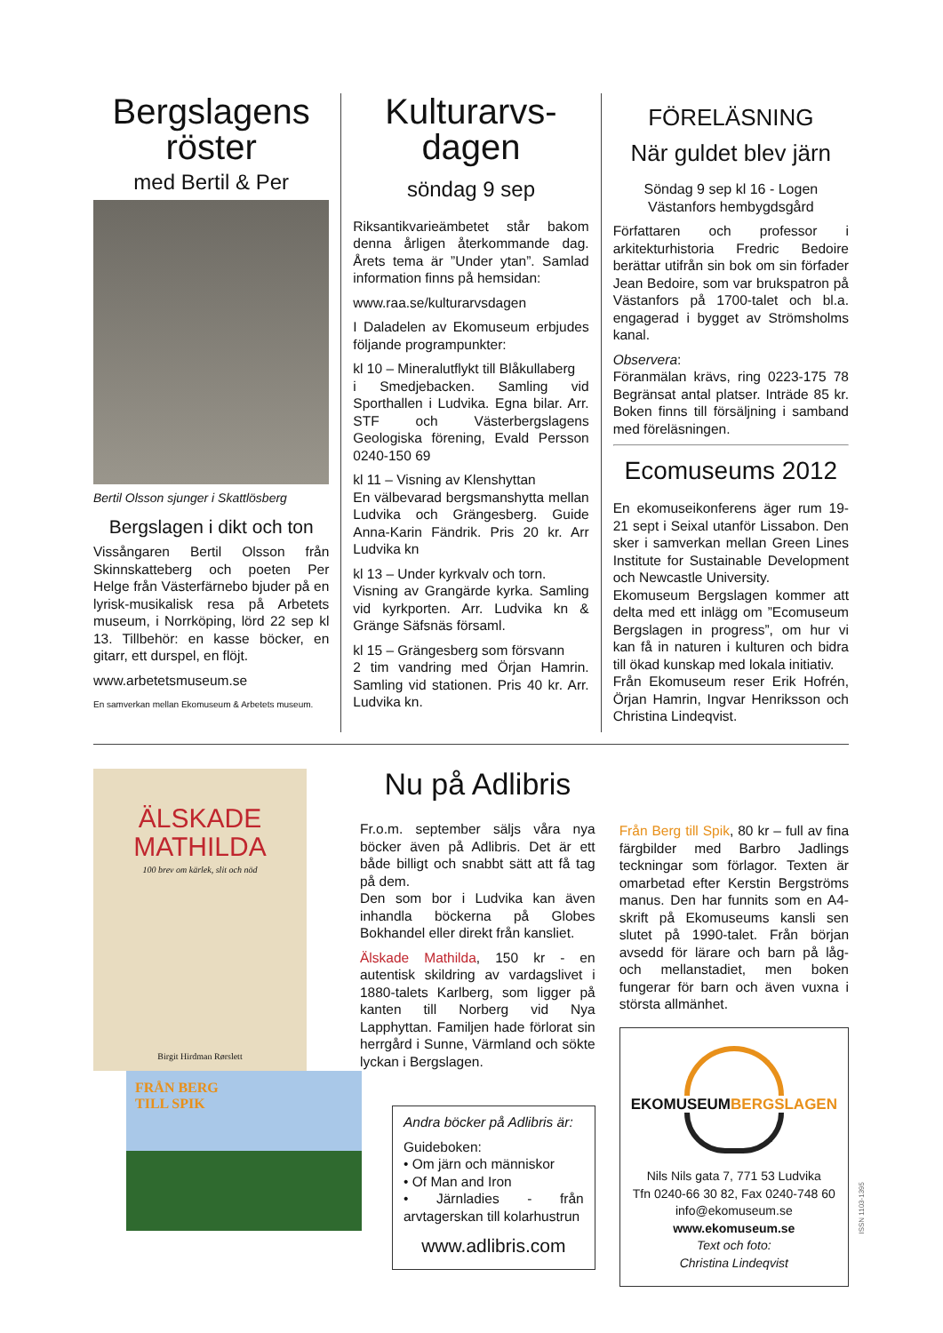Bergslagens röster
med Bertil & Per
Bertil Olsson sjunger i Skattlösberg
Bergslagen i dikt och ton
Vissångaren Bertil Olsson från Skinnskatteberg och poeten Per Helge från Västerfärnebo bjuder på en lyrisk-musikalisk resa på Arbetets museum, i Norrköping, lörd 22 sep kl 13. Tillbehör: en kasse böcker, en gitarr, ett durspel, en flöjt.
www.arbetetsmuseum.se
En samverkan mellan Ekomuseum & Arbetets museum.
Kulturarvs-dagen
söndag 9 sep
Riksantikvarieämbetet står bakom denna årligen återkommande dag. Årets tema är ”Under ytan”. Samlad information finns på hemsidan:
www.raa.se/kulturarvsdagen
I Daladelen av Ekomuseum erbjudes följande programpunkter:
kl 10 – Mineralutflykt till Blåkullaberg
i Smedjebacken. Samling vid Sporthallen i Ludvika. Egna bilar. Arr. STF och Västerbergslagens Geologiska förening, Evald Persson 0240-150 69
kl 11 – Visning av Klenshyttan
En välbevarad bergsmanshytta mellan Ludvika och Grängesberg. Guide Anna-Karin Fändrik. Pris 20 kr. Arr Ludvika kn
kl 13 – Under kyrkvalv och torn.
Visning av Grangärde kyrka. Samling vid kyrkporten. Arr. Ludvika kn & Gränge Säfsnäs församl.
kl 15 – Grängesberg som försvann
2 tim vandring med Örjan Hamrin. Samling vid stationen. Pris 40 kr. Arr. Ludvika kn.
FÖRELÄSNING
När guldet blev järn
Söndag 9 sep kl 16 - Logen
Västanfors hembygdsgård
Författaren och professor i arkitekturhistoria Fredric Bedoire berättar utifrån sin bok om sin förfader Jean Bedoire, som var brukspatron på Västanfors på 1700-talet och bl.a. engagerad i bygget av Strömsholms kanal.
Observera:
Föranmälan krävs, ring 0223-175 78 Begränsat antal platser. Inträde 85 kr. Boken finns till försäljning i samband med föreläsningen.
Ecomuseums 2012
En ekomuseikonferens äger rum 19-21 sept i Seixal utanför Lissabon. Den sker i samverkan mellan Green Lines Institute for Sustainable Development och Newcastle University.
Ekomuseum Bergslagen kommer att delta med ett inlägg om ”Ecomuseum Bergslagen in progress”, om hur vi kan få in naturen i kulturen och bidra till ökad kunskap med lokala initiativ.
Från Ekomuseum reser Erik Hofrén, Örjan Hamrin, Ingvar Henriksson och Christina Lindeqvist.
ÄLSKADE
MATHILDA
100 brev om kärlek, slit och nöd
Birgit Hirdman Rørslett
FRÅN BERG
TILL SPIK
Nu på Adlibris
Fr.o.m. september säljs våra nya böcker även på Adlibris. Det är ett både billigt och snabbt sätt att få tag på dem.
Den som bor i Ludvika kan även inhandla böckerna på Globes Bokhandel eller direkt från kansliet.
Älskade Mathilda, 150 kr - en autentisk skildring av vardagslivet i 1880-talets Karlberg, som ligger på kanten till Norberg vid Nya Lapphyttan. Familjen hade förlorat sin herrgård i Sunne, Värmland och sökte lyckan i Bergslagen.
Andra böcker på Adlibris är:
Guideboken:
• Om järn och människor
• Of Man and Iron
• Järnladies - från arvtagerskan till kolarhustrun
www.adlibris.com
Från Berg till Spik, 80 kr – full av fina färgbilder med Barbro Jadlings teckningar som förlagor. Texten är omarbetad efter Kerstin Bergströms manus. Den har funnits som en A4-skrift på Ekomuseums kansli sen slutet på 1990-talet. Från början avsedd för lärare och barn på låg- och mellanstadiet, men boken fungerar för barn och även vuxna i största allmänhet.
EKOMUSEUMBERGSLAGEN
Nils Nils gata 7, 771 53 Ludvika
Tfn 0240-66 30 82, Fax 0240-748 60
info@ekomuseum.se
www.ekomuseum.se
Text och foto:
Christina Lindeqvist
ISSN 1103-1395